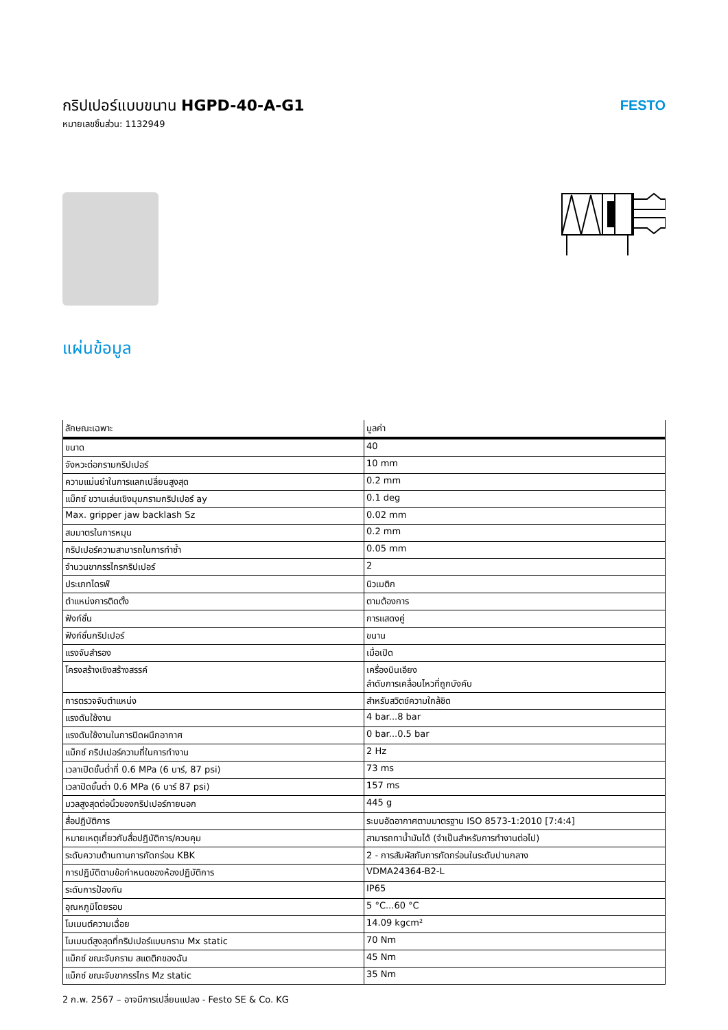กริปเปอร์แบบขนาน HGPD-40-A-G1
หมายเลขชิ้นส่วน: 1132949
FESTO
แผ่นข้อมูล
| ลักษณะเฉพาะ | มูลค่า |
| --- | --- |
| ขนาด | 40 |
| จังหวะต่อกรามกริปเปอร์ | 10 mm |
| ความแม่นยำในการแลกเปลี่ยนสูงสุด | 0.2 mm |
| แม็กซ์ ขวานเล่นเชิงมุมกรามกริปเปอร์ ay | 0.1 deg |
| Max. gripper jaw backlash Sz | 0.02 mm |
| สมมาตรในการหมุน | 0.2 mm |
| กริปเปอร์ความสามารถในการทำซ้ำ | 0.05 mm |
| จำนวนขากรรไกรกริปเปอร์ | 2 |
| ประเภทไดรฟ์ | นิวเมติก |
| ตำแหน่งการติดตั้ง | ตามต้องการ |
| ฟังก์ชั่น | การแสดงคู่ |
| ฟังก์ชั่นกริปเปอร์ | ขนาน |
| แรงจับสำรอง | เมื่อเปิด |
| โครงสร้างเชิงสร้างสรรค์ | เครื่องบินเอียง ลำดับการเคลื่อนไหวที่ถูกบังคับ |
| การตรวจจับตำแหน่ง | สำหรับสวิตช์ความใกล้ชิด |
| แรงดันใช้งาน | 4 bar...8 bar |
| แรงดันใช้งานในการปิดผนึกอากาศ | 0 bar...0.5 bar |
| แม็กซ์ กริปเปอร์ความถี่ในการทำงาน | 2 Hz |
| เวลาเปิดขั้นต่ำที่ 0.6 MPa (6 บาร์, 87 psi) | 73 ms |
| เวลาปิดขั้นต่ำ 0.6 MPa (6 บาร์ 87 psi) | 157 ms |
| มวลสูงสุดต่อนิ้วของกริปเปอร์ภายนอก | 445 g |
| สื่อปฏิบัติการ | ระบบอัดอากาศตามมาตรฐาน ISO 8573-1:2010 [7:4:4] |
| หมายเหตุเกี่ยวกับสื่อปฏิบัติการ/ควบคุม | สามารถทาน้ำมันได้ (จำเป็นสำหรับการทำงานต่อไป) |
| ระดับความต้านทานการกัดกร่อน KBK | 2 - การสัมผัสกับการกัดกร่อนในระดับปานกลาง |
| การปฏิบัติตามข้อกำหนดของห้องปฏิบัติการ | VDMA24364-B2-L |
| ระดับการป้องกัน | IP65 |
| อุณหภูมิโดยรอบ | 5 °C...60 °C |
| โมเมนต์ความเฉื่อย | 14.09 kgcm² |
| โมเมนต์สูงสุดที่กริปเปอร์แบบกราม Mx static | 70 Nm |
| แม็กซ์ ขณะจับกราม สแตติกของฉัน | 45 Nm |
| แม็กซ์ ขณะจับขากรรไกร Mz static | 35 Nm |
2 ก.พ. 2567 – อาจมีการเปลี่ยนแปลง - Festo SE & Co. KG